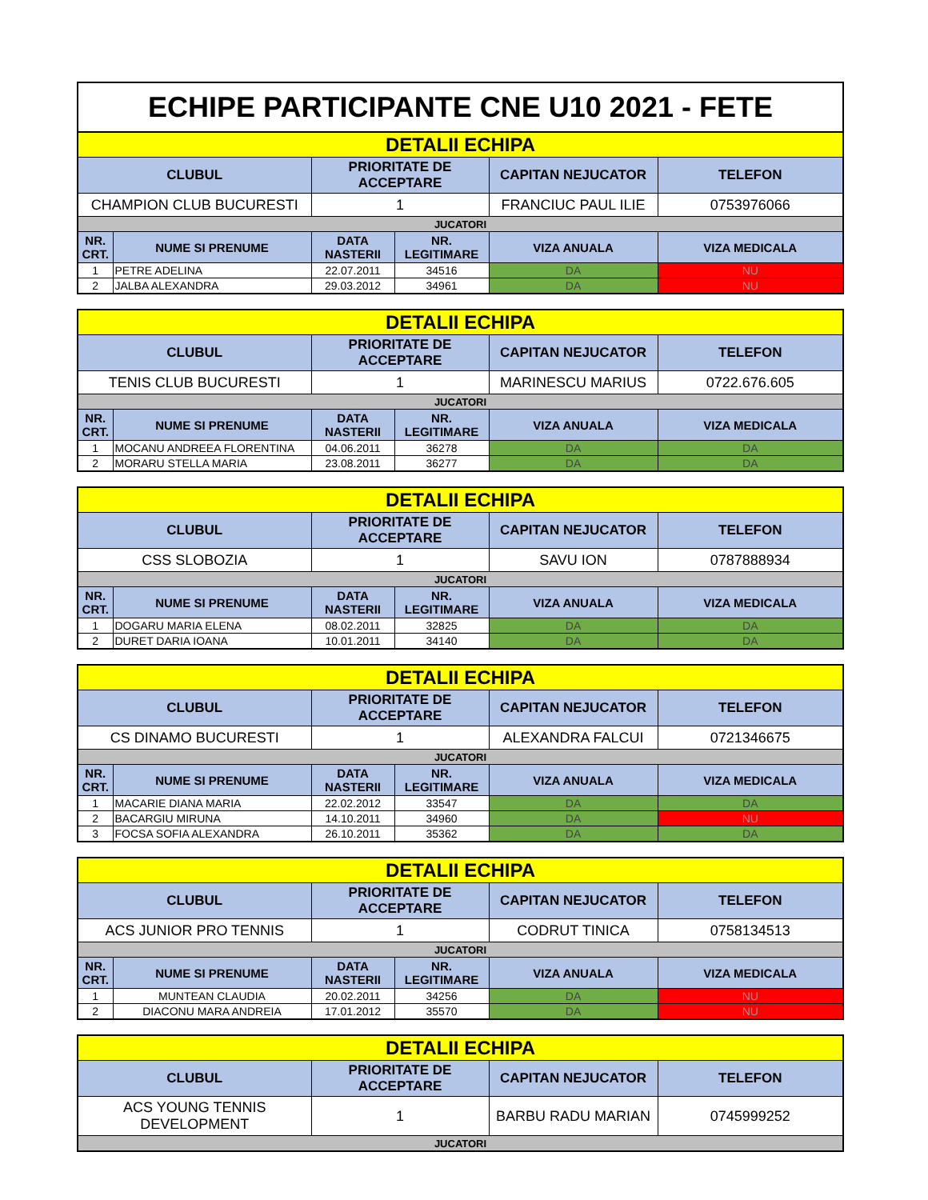ECHIPE PARTICIPANTE CNE U10 2021 - FETE
| DETALII ECHIPA | | | | | |
| CLUBUL | | PRIORITATE DE ACCEPTARE | | CAPITAN NEJUCATOR | TELEFON |
| CHAMPION CLUB BUCURESTI | | 1 | | FRANCIUC PAUL ILIE | 0753976066 |
| JUCATORI | | | | | |
| NR. CRT. | NUME SI PRENUME | DATA NASTERII | NR. LEGITIMARE | VIZA ANUALA | VIZA MEDICALA |
| 1 | PETRE ADELINA | 22.07.2011 | 34516 | DA | NU |
| 2 | JALBA ALEXANDRA | 29.03.2012 | 34961 | DA | NU |
| DETALII ECHIPA | | | | | |
| CLUBUL | | PRIORITATE DE ACCEPTARE | | CAPITAN NEJUCATOR | TELEFON |
| TENIS CLUB BUCURESTI | | 1 | | MARINESCU MARIUS | 0722.676.605 |
| JUCATORI | | | | | |
| NR. CRT. | NUME SI PRENUME | DATA NASTERII | NR. LEGITIMARE | VIZA ANUALA | VIZA MEDICALA |
| 1 | MOCANU ANDREEA FLORENTINA | 04.06.2011 | 36278 | DA | DA |
| 2 | MORARU STELLA MARIA | 23.08.2011 | 36277 | DA | DA |
| DETALII ECHIPA | | | | | |
| CLUBUL | | PRIORITATE DE ACCEPTARE | | CAPITAN NEJUCATOR | TELEFON |
| CSS SLOBOZIA | | 1 | | SAVU ION | 0787888934 |
| JUCATORI | | | | | |
| NR. CRT. | NUME SI PRENUME | DATA NASTERII | NR. LEGITIMARE | VIZA ANUALA | VIZA MEDICALA |
| 1 | DOGARU MARIA ELENA | 08.02.2011 | 32825 | DA | DA |
| 2 | DURET DARIA IOANA | 10.01.2011 | 34140 | DA | DA |
| DETALII ECHIPA | | | | | |
| CLUBUL | | PRIORITATE DE ACCEPTARE | | CAPITAN NEJUCATOR | TELEFON |
| CS DINAMO BUCURESTI | | 1 | | ALEXANDRA FALCUI | 0721346675 |
| JUCATORI | | | | | |
| NR. CRT. | NUME SI PRENUME | DATA NASTERII | NR. LEGITIMARE | VIZA ANUALA | VIZA MEDICALA |
| 1 | MACARIE DIANA MARIA | 22.02.2012 | 33547 | DA | DA |
| 2 | BACARGIU MIRUNA | 14.10.2011 | 34960 | DA | NU |
| 3 | FOCSA SOFIA ALEXANDRA | 26.10.2011 | 35362 | DA | DA |
| DETALII ECHIPA | | | | | |
| CLUBUL | | PRIORITATE DE ACCEPTARE | | CAPITAN NEJUCATOR | TELEFON |
| ACS JUNIOR PRO TENNIS | | 1 | | CODRUT TINICA | 0758134513 |
| JUCATORI | | | | | |
| NR. CRT. | NUME SI PRENUME | DATA NASTERII | NR. LEGITIMARE | VIZA ANUALA | VIZA MEDICALA |
| 1 | MUNTEAN CLAUDIA | 20.02.2011 | 34256 | DA | NU |
| 2 | DIACONU MARA ANDREIA | 17.01.2012 | 35570 | DA | NU |
| DETALII ECHIPA | | | |
| CLUBUL | PRIORITATE DE ACCEPTARE | CAPITAN NEJUCATOR | TELEFON |
| ACS YOUNG TENNIS DEVELOPMENT | 1 | BARBU RADU MARIAN | 0745999252 |
| JUCATORI | | | |